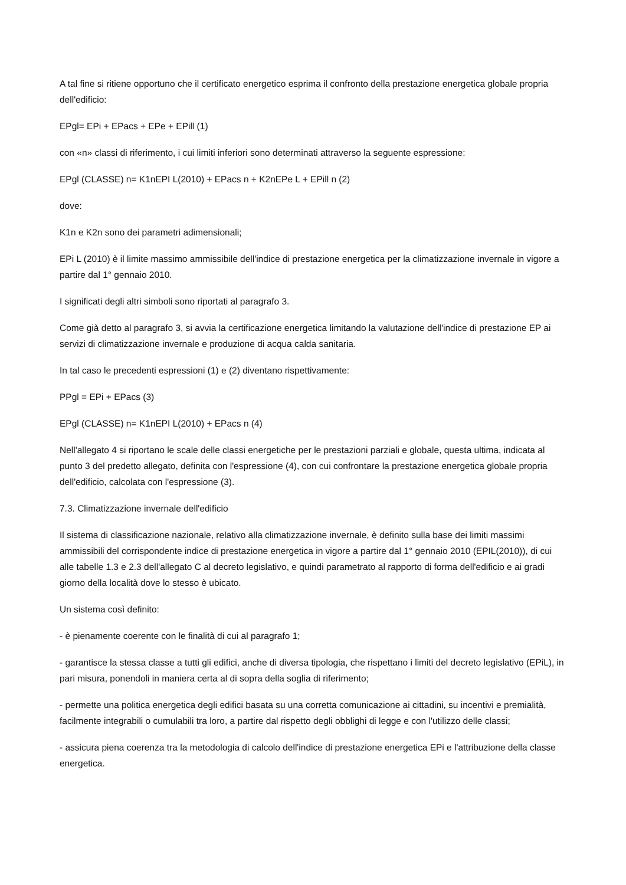A tal fine si ritiene opportuno che il certificato energetico esprima il confronto della prestazione energetica globale propria dell'edificio:
EPgl= EPi + EPacs + EPe + EPill (1)
con «n» classi di riferimento, i cui limiti inferiori sono determinati attraverso la seguente espressione:
EPgl (CLASSE) n= K1nEPI L(2010) + EPacs n + K2nEPe L + EPill n (2)
dove:
K1n e K2n sono dei parametri adimensionali;
EPi L (2010) è il limite massimo ammissibile dell'indice di prestazione energetica per la climatizzazione invernale in vigore a partire dal 1° gennaio 2010.
I significati degli altri simboli sono riportati al paragrafo 3.
Come già detto al paragrafo 3, si avvia la certificazione energetica limitando la valutazione dell'indice di prestazione EP ai servizi di climatizzazione invernale e produzione di acqua calda sanitaria.
In tal caso le precedenti espressioni (1) e (2) diventano rispettivamente:
PPgl = EPi + EPacs (3)
EPgl (CLASSE) n= K1nEPI L(2010) + EPacs n (4)
Nell'allegato 4 si riportano le scale delle classi energetiche per le prestazioni parziali e globale, questa ultima, indicata al punto 3 del predetto allegato, definita con l'espressione (4), con cui confrontare la prestazione energetica globale propria dell'edificio, calcolata con l'espressione (3).
7.3. Climatizzazione invernale dell'edificio
Il sistema di classificazione nazionale, relativo alla climatizzazione invernale, è definito sulla base dei limiti massimi ammissibili del corrispondente indice di prestazione energetica in vigore a partire dal 1° gennaio 2010 (EPIL(2010)), di cui alle tabelle 1.3 e 2.3 dell'allegato C al decreto legislativo, e quindi parametrato al rapporto di forma dell'edificio e ai gradi giorno della località dove lo stesso è ubicato.
Un sistema così definito:
- è pienamente coerente con le finalità di cui al paragrafo 1;
- garantisce la stessa classe a tutti gli edifici, anche di diversa tipologia, che rispettano i limiti del decreto legislativo (EPiL), in pari misura, ponendoli in maniera certa al di sopra della soglia di riferimento;
- permette una politica energetica degli edifici basata su una corretta comunicazione ai cittadini, su incentivi e premialità, facilmente integrabili o cumulabili tra loro, a partire dal rispetto degli obblighi di legge e con l'utilizzo delle classi;
- assicura piena coerenza tra la metodologia di calcolo dell'indice di prestazione energetica EPi e l'attribuzione della classe energetica.